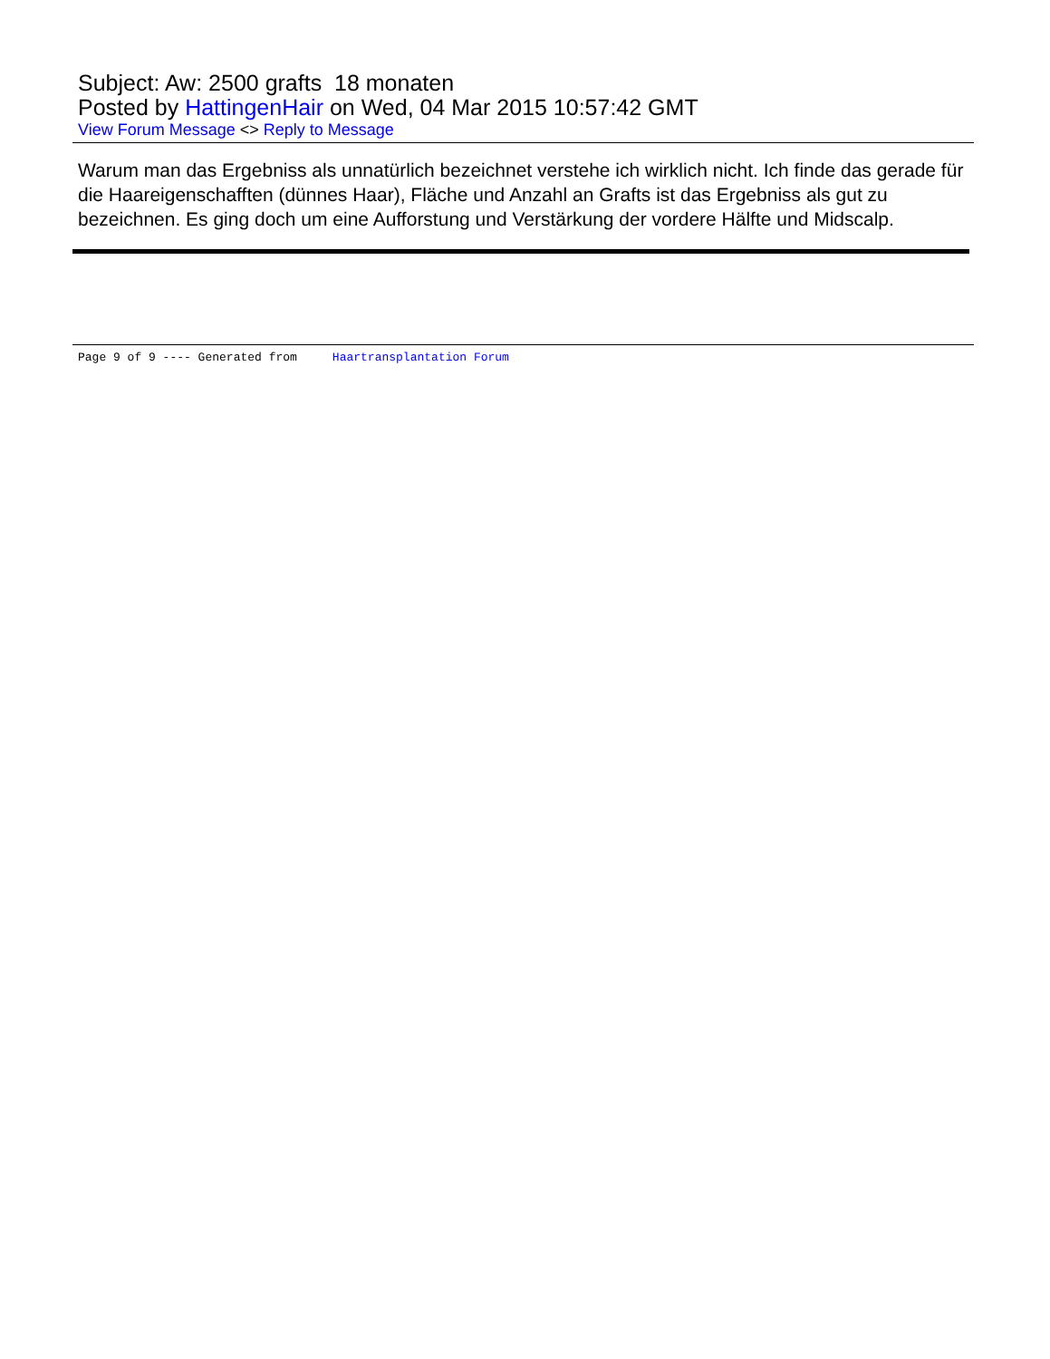Subject: Aw: 2500 grafts 18 monaten
Posted by HattingenHair on Wed, 04 Mar 2015 10:57:42 GMT
View Forum Message <> Reply to Message
Warum man das Ergebniss als unnatürlich bezeichnet verstehe ich wirklich nicht. Ich finde das gerade für die Haareigenschafften (dünnes Haar), Fläche und Anzahl an Grafts ist das Ergebniss als gut zu bezeichnen. Es ging doch um eine Aufforstung und Verstärkung der vordere Hälfte und Midscalp.
Page 9 of 9 ---- Generated from Haartransplantation Forum